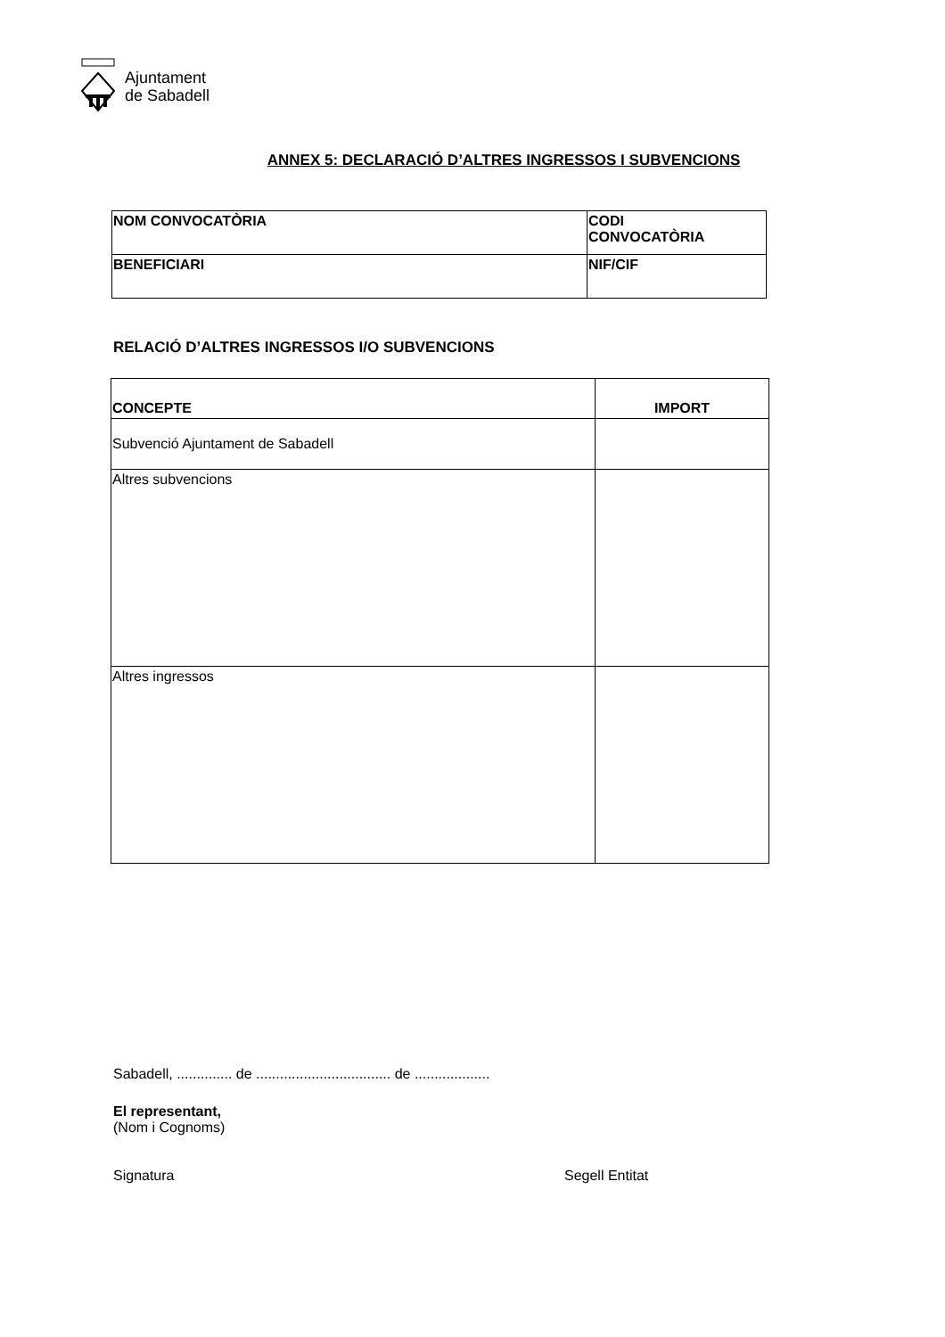Ajuntament
de Sabadell
ANNEX 5: DECLARACIÓ D’ALTRES INGRESSOS I SUBVENCIONS
| NOM CONVOCATÒRIA | CODI CONVOCATÒRIA |
| --- | --- |
| BENEFICIARI | NIF/CIF |
RELACIÓ D’ALTRES INGRESSOS I/O SUBVENCIONS
| CONCEPTE | IMPORT |
| --- | --- |
| Subvenció Ajuntament de Sabadell | |
| Altres subvencions | |
| Altres ingressos | |
Sabadell, .............. de .................................. de ...................
El representant,
(Nom i Cognoms)
Signatura Segell Entitat